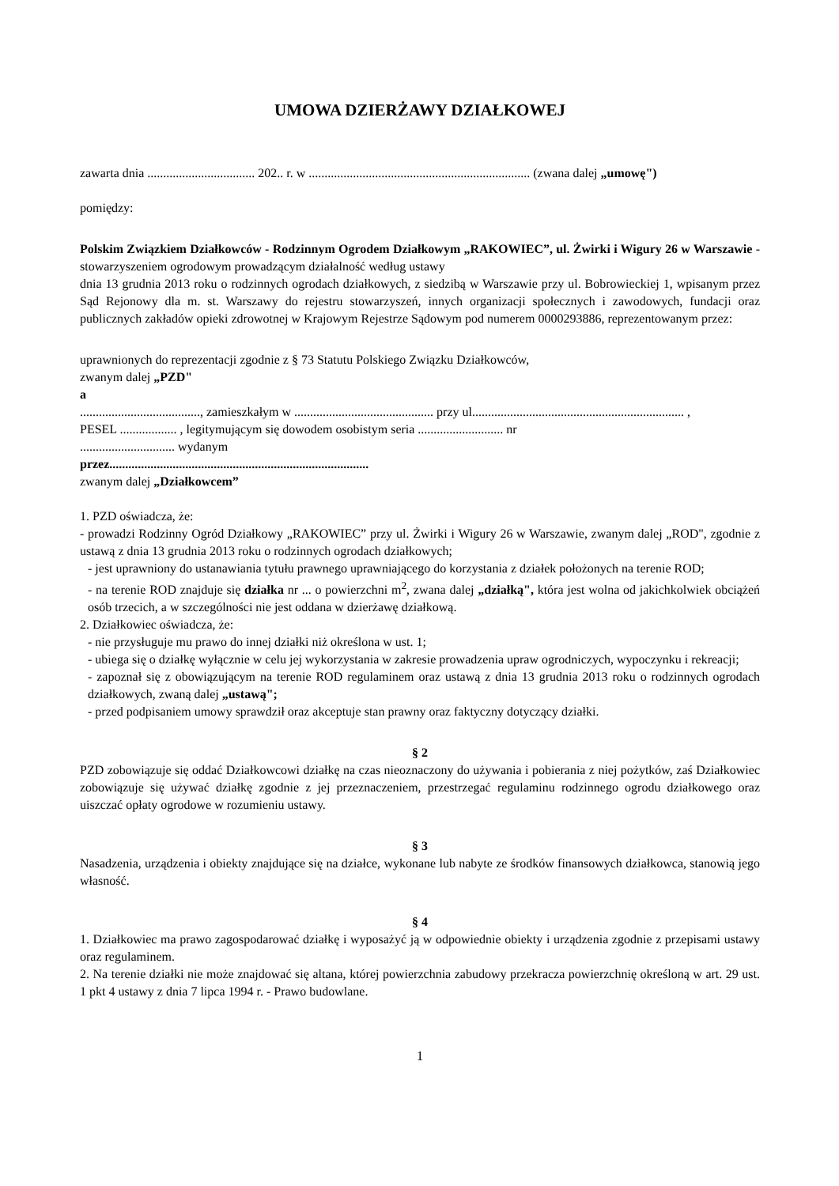UMOWA DZIERŻAWY DZIAŁKOWEJ
zawarta dnia .................................. 202.. r. w ...................................................................... (zwana dalej „umowę")
pomiędzy:
Polskim Związkiem Działkowców - Rodzinnym Ogrodem Działkowym „RAKOWIEC”, ul. Żwirki i Wigury 26 w Warszawie - stowarzyszeniem ogrodowym prowadzącym działalność według ustawy
dnia 13 grudnia 2013 roku o rodzinnych ogrodach działkowych, z siedzibą w Warszawie przy ul. Bobrowieckiej 1, wpisanym przez Sąd Rejonowy dla m. st. Warszawy do rejestru stowarzyszeń, innych organizacji społecznych i zawodowych, fundacji oraz publicznych zakładów opieki zdrowotnej w Krajowym Rejestrze Sądowym pod numerem 0000293886, reprezentowanym przez:
uprawnionych do reprezentacji zgodnie z § 73 Statutu Polskiego Związku Działkowców,
zwanym dalej „PZD"
a
......................................, zamieszkałym w ............................................ przy ul................................................................... ,
PESEL .................. , legitymującym się dowodem osobistym seria ........................... nr
.............................. wydanym
przez..................................................................................
zwanym dalej „Działkowcem”
1. PZD oświadcza, że:
- prowadzi Rodzinny Ogród Działkowy „RAKOWIEC” przy ul. Żwirki i Wigury 26 w Warszawie, zwanym dalej „ROD", zgodnie z ustawą z dnia 13 grudnia 2013 roku o rodzinnych ogrodach działkowych;
- jest uprawniony do ustanawiania tytułu prawnego uprawniającego do korzystania z działek położonych na terenie ROD;
- na terenie ROD znajduje się działka nr ... o powierzchni m<sup>2</sup>, zwana dalej „działką", która jest wolna od jakichkolwiek obciążeń osób trzecich, a w szczególności nie jest oddana w dzierżawę działkową.
2. Działkowiec oświadcza, że:
- nie przysługuje mu prawo do innej działki niż określona w ust. 1;
- ubiega się o działkę wyłącznie w celu jej wykorzystania w zakresie prowadzenia upraw ogrodniczych, wypoczynku i rekreacji;
- zapoznał się z obowiązującym na terenie ROD regulaminem oraz ustawą z dnia 13 grudnia 2013 roku o rodzinnych ogrodach działkowych, zwaną dalej „ustawą";
- przed podpisaniem umowy sprawdził oraz akceptuje stan prawny oraz faktyczny dotyczący działki.
§ 2
PZD zobowiązuje się oddać Działkowcowi działkę na czas nieoznaczony do używania i pobierania z niej pożytków, zaś Działkowiec zobowiązuje się używać działkę zgodnie z jej przeznaczeniem, przestrzegać regulaminu rodzinnego ogrodu działkowego oraz uiszczać opłaty ogrodowe w rozumieniu ustawy.
§ 3
Nasadzenia, urządzenia i obiekty znajdujące się na działce, wykonane lub nabyte ze środków finansowych działkowca, stanowią jego własność.
§ 4
1. Działkowiec ma prawo zagospodarować działkę i wyposażyć ją w odpowiednie obiekty i urządzenia zgodnie z przepisami ustawy oraz regulaminem.
2. Na terenie działki nie może znajdować się altana, której powierzchnia zabudowy przekracza powierzchnię określoną w art. 29 ust. 1 pkt 4 ustawy z dnia 7 lipca 1994 r. - Prawo budowlane.
1